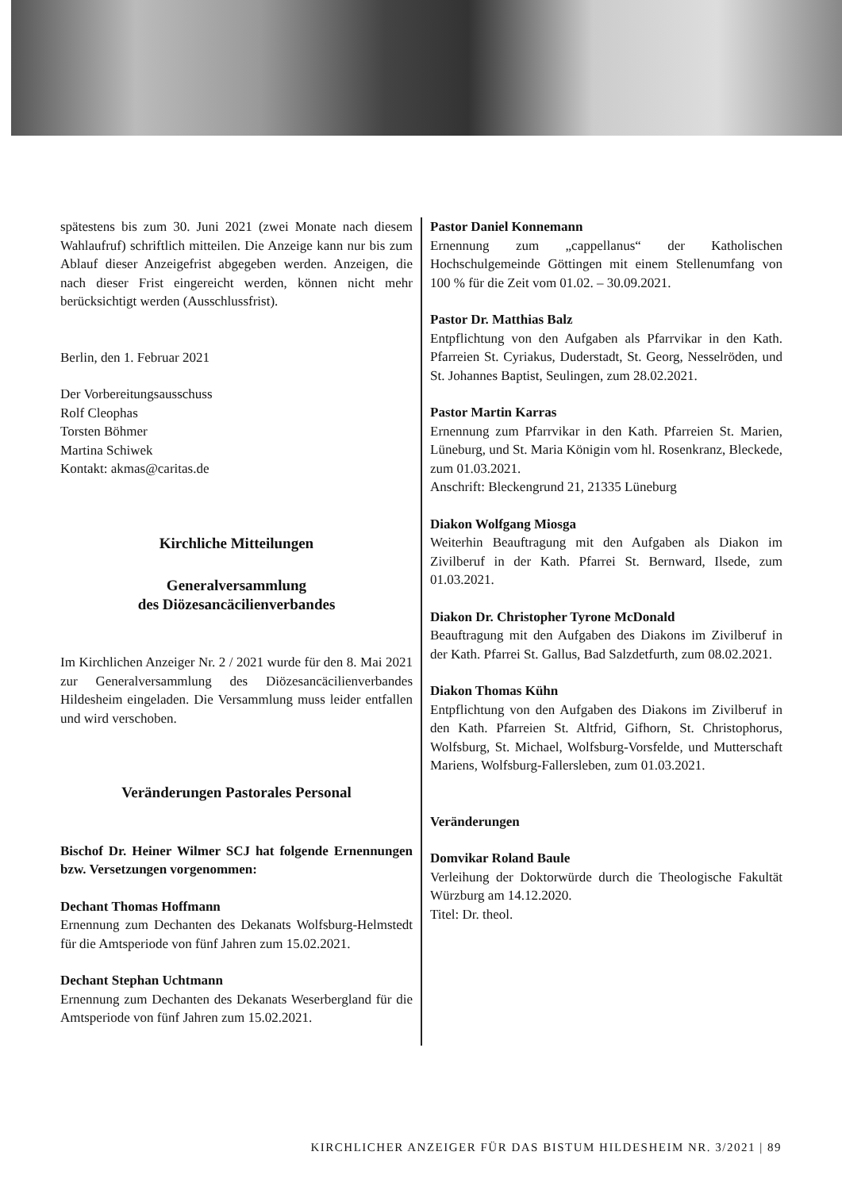spätestens bis zum 30. Juni 2021 (zwei Monate nach diesem Wahlaufruf) schriftlich mitteilen. Die Anzeige kann nur bis zum Ablauf dieser Anzeigefrist abgegeben werden. Anzeigen, die nach dieser Frist eingereicht werden, können nicht mehr berücksichtigt werden (Ausschlussfrist).
Berlin, den 1. Februar 2021
Der Vorbereitungsausschuss
Rolf Cleophas
Torsten Böhmer
Martina Schiwek
Kontakt: akmas@caritas.de
Kirchliche Mitteilungen
Generalversammlung
des Diözesancäcilienverbandes
Im Kirchlichen Anzeiger Nr. 2 / 2021 wurde für den 8. Mai 2021 zur Generalversammlung des Diözesancäcilienverbandes Hildesheim eingeladen. Die Versammlung muss leider entfallen und wird verschoben.
Veränderungen Pastorales Personal
Bischof Dr. Heiner Wilmer SCJ hat folgende Ernennungen bzw. Versetzungen vorgenommen:
Dechant Thomas Hoffmann
Ernennung zum Dechanten des Dekanats Wolfsburg-Helmstedt für die Amtsperiode von fünf Jahren zum 15.02.2021.
Dechant Stephan Uchtmann
Ernennung zum Dechanten des Dekanats Weserbergland für die Amtsperiode von fünf Jahren zum 15.02.2021.
Pastor Daniel Konnemann
Ernennung zum „cappellanus“ der Katholischen Hochschulgemeinde Göttingen mit einem Stellenumfang von 100 % für die Zeit vom 01.02. – 30.09.2021.
Pastor Dr. Matthias Balz
Entpflichtung von den Aufgaben als Pfarrvikar in den Kath. Pfarreien St. Cyriakus, Duderstadt, St. Georg, Nesselröden, und St. Johannes Baptist, Seulingen, zum 28.02.2021.
Pastor Martin Karras
Ernennung zum Pfarrvikar in den Kath. Pfarreien St. Marien, Lüneburg, und St. Maria Königin vom hl. Rosenkranz, Bleckede, zum 01.03.2021.
Anschrift: Bleckengrund 21, 21335 Lüneburg
Diakon Wolfgang Miosga
Weiterhin Beauftragung mit den Aufgaben als Diakon im Zivilberuf in der Kath. Pfarrei St. Bernward, Ilsede, zum 01.03.2021.
Diakon Dr. Christopher Tyrone McDonald
Beauftragung mit den Aufgaben des Diakons im Zivilberuf in der Kath. Pfarrei St. Gallus, Bad Salzdetfurth, zum 08.02.2021.
Diakon Thomas Kühn
Entpflichtung von den Aufgaben des Diakons im Zivilberuf in den Kath. Pfarreien St. Altfrid, Gifhorn, St. Christophorus, Wolfsburg, St. Michael, Wolfsburg-Vorsfelde, und Mutterschaft Mariens, Wolfsburg-Fallersleben, zum 01.03.2021.
Veränderungen
Domvikar Roland Baule
Verleihung der Doktorwürde durch die Theologische Fakultät Würzburg am 14.12.2020.
Titel: Dr. theol.
KIRCHLICHER ANZEIGER FÜR DAS BISTUM HILDESHEIM NR. 3/2021 | 89